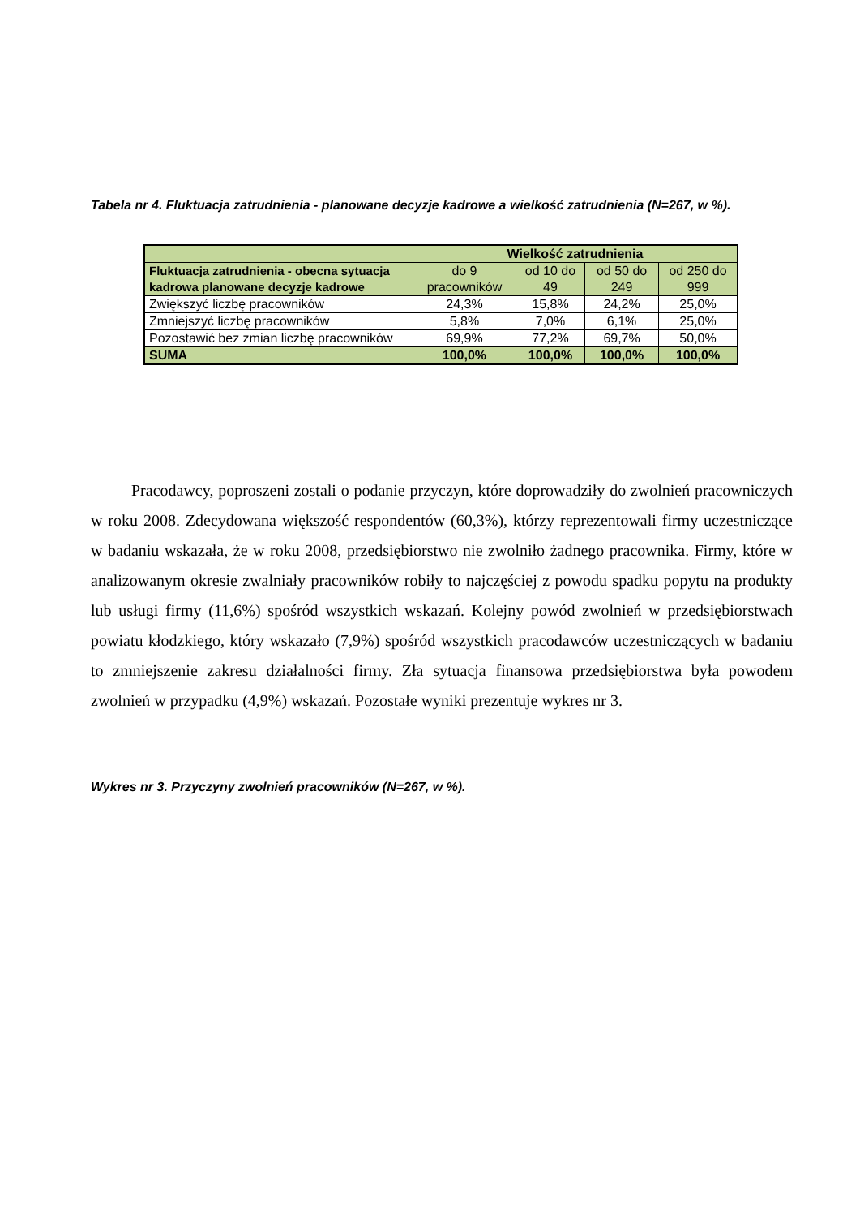Tabela nr 4. Fluktuacja zatrudnienia - planowane decyzje kadrowe a wielkość zatrudnienia (N=267, w %).
| | Wielkość zatrudnienia | | | |
| --- | --- | --- | --- | --- |
| Fluktuacja zatrudnienia - obecna sytuacja kadrowa planowane decyzje kadrowe | do 9 pracowników | od 10 do 49 | od 50 do 249 | od 250 do 999 |
| Zwiększyć liczbę pracowników | 24,3% | 15,8% | 24,2% | 25,0% |
| Zmniejszyć liczbę pracowników | 5,8% | 7,0% | 6,1% | 25,0% |
| Pozostawić bez zmian liczbę pracowników | 69,9% | 77,2% | 69,7% | 50,0% |
| SUMA | 100,0% | 100,0% | 100,0% | 100,0% |
Pracodawcy, poproszeni zostali o podanie przyczyn, które doprowadziły do zwolnień pracowniczych w roku 2008. Zdecydowana większość respondentów (60,3%), którzy reprezentowali firmy uczestniczące w badaniu wskazała, że w roku 2008, przedsiębiorstwo nie zwolniło żadnego pracownika. Firmy, które w analizowanym okresie zwalniały pracowników robiły to najczęściej z powodu spadku popytu na produkty lub usługi firmy (11,6%) spośród wszystkich wskazań. Kolejny powód zwolnień w przedsiębiorstwach powiatu kłodzkiego, który wskazało (7,9%) spośród wszystkich pracodawców uczestniczących w badaniu to zmniejszenie zakresu działalności firmy. Zła sytuacja finansowa przedsiębiorstwa była powodem zwolnień w przypadku (4,9%) wskazań. Pozostałe wyniki prezentuje wykres nr 3.
Wykres nr 3. Przyczyny zwolnień pracowników (N=267, w %).